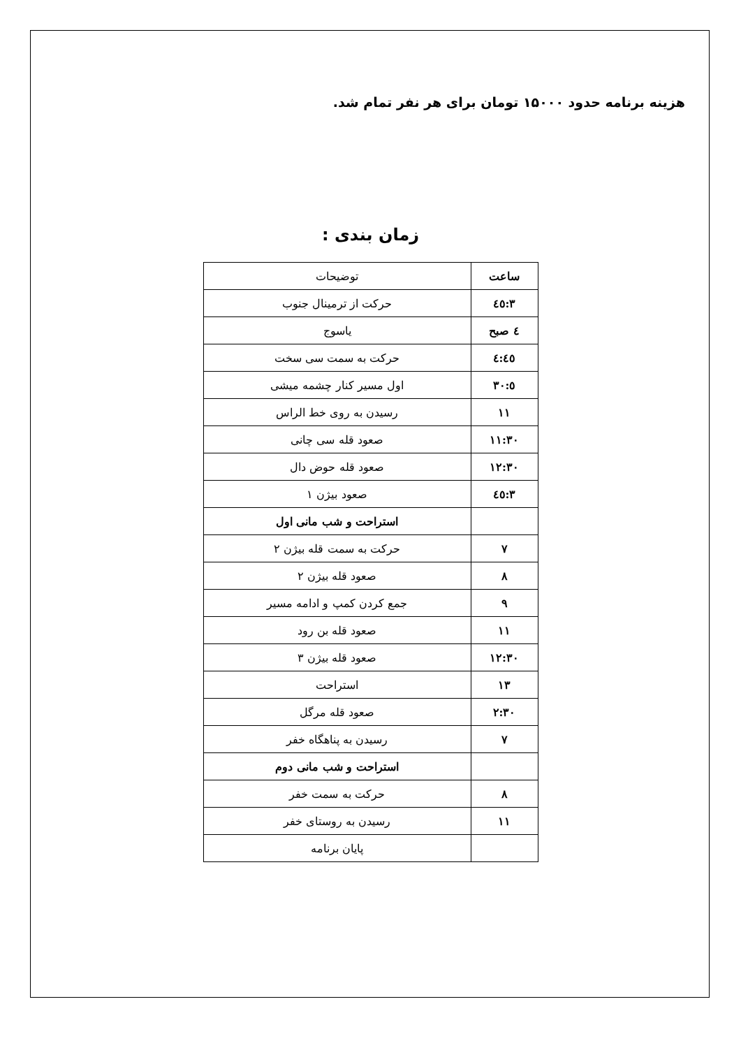هزینه برنامه حدود ۱۵۰۰۰ تومان برای هر نفر تمام شد.
زمان بندی :
| ساعت | توضیحات |
| ۳:٤٥ | حرکت از ترمینال جنوب |
| ٤ صبح | یاسوج |
| ٤:٤٥ | حرکت به سمت سی سخت |
| ٥:۳۰ | اول مسیر کنار چشمه میشی |
| ۱۱ | رسیدن به روی خط الراس |
| ۱۱:۳۰ | صعود قله سی چانی |
| ۱۲:۳۰ | صعود قله حوض دال |
| ۳:٤٥ | صعود بیژن ۱ |
| | استراحت و شب مانی اول |
| ۷ | حرکت به سمت قله بیژن ۲ |
| ۸ | صعود قله بیژن ۲ |
| ۹ | جمع کردن کمپ و ادامه مسیر |
| ۱۱ | صعود قله بن رود |
| ۱۲:۳۰ | صعود قله بیژن ۳ |
| ۱۳ | استراحت |
| ۲:۳۰ | صعود قله مرگل |
| ۷ | رسیدن به پناهگاه خفر |
| | استراحت و شب مانی دوم |
| ۸ | حرکت به سمت خفر |
| ۱۱ | رسیدن به روستای خفر |
| | پایان برنامه |